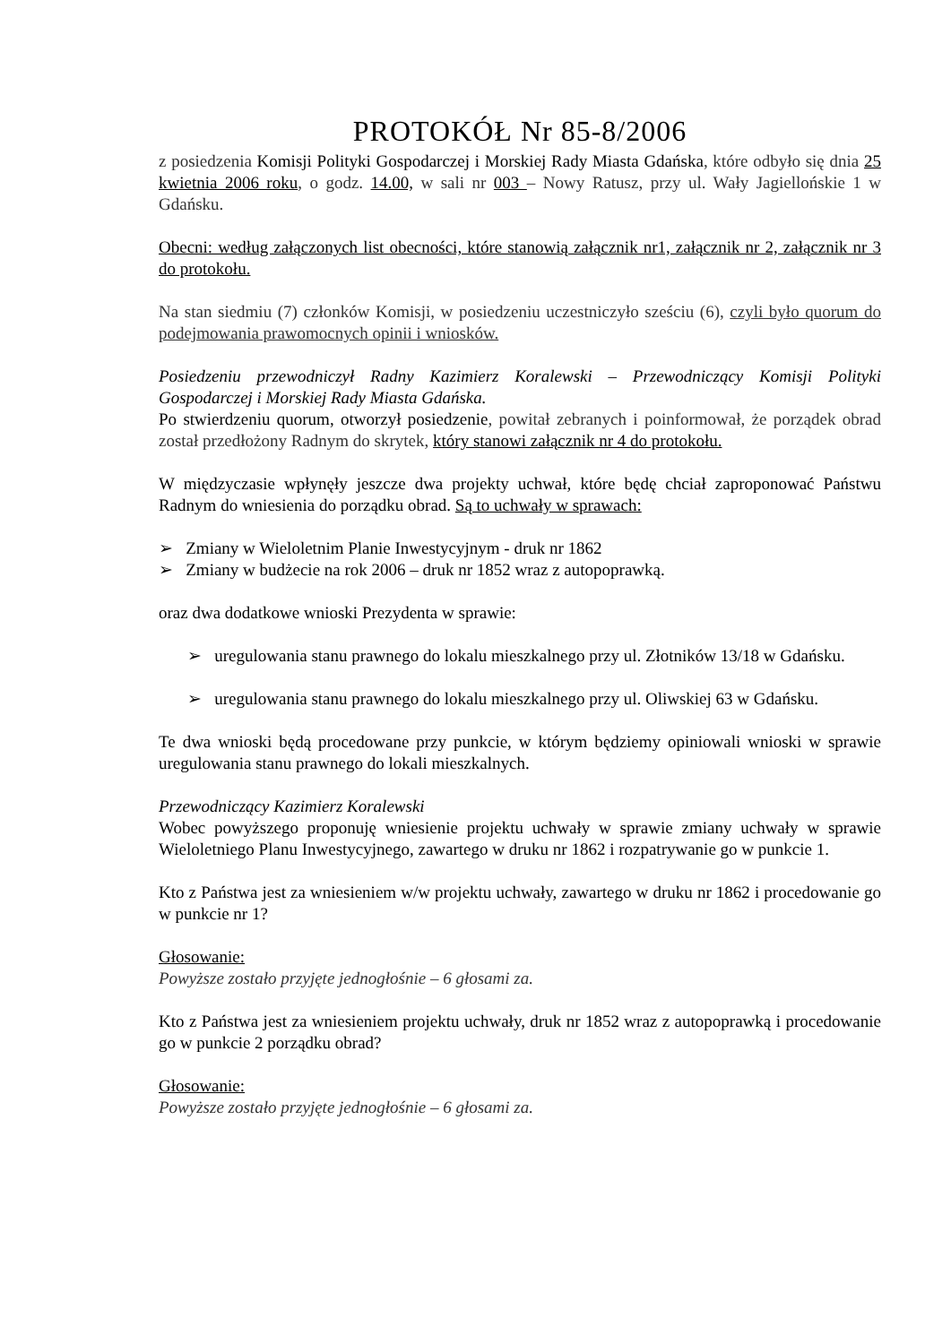PROTOKÓŁ Nr 85-8/2006
z posiedzenia Komisji Polityki Gospodarczej i Morskiej Rady Miasta Gdańska, które odbyło się dnia 25 kwietnia 2006 roku, o godz. 14.00, w sali nr 003 – Nowy Ratusz, przy ul. Wały Jagiellońskie 1 w Gdańsku.
Obecni: według załączonych list obecności, które stanowią załącznik nr1, załącznik nr 2, załącznik nr 3 do protokołu.
Na stan siedmiu (7) członków Komisji, w posiedzeniu uczestniczyło sześciu (6), czyli było quorum do podejmowania prawomocnych opinii i wniosków.
Posiedzeniu przewodniczył Radny Kazimierz Koralewski – Przewodniczący Komisji Polityki Gospodarczej i Morskiej Rady Miasta Gdańska.
Po stwierdzeniu quorum, otworzył posiedzenie, powitał zebranych i poinformował, że porządek obrad został przedłożony Radnym do skrytek, który stanowi załącznik nr 4 do protokołu.
W międzyczasie wpłynęły jeszcze dwa projekty uchwał, które będę chciał zaproponować Państwu Radnym do wniesienia do porządku obrad. Są to uchwały w sprawach:
➢ Zmiany w Wieloletnim Planie Inwestycyjnym - druk nr 1862
➢ Zmiany w budżecie na rok 2006 – druk nr 1852 wraz z autopoprawką.
oraz dwa dodatkowe wnioski Prezydenta w sprawie:
➢ uregulowania stanu prawnego do lokalu mieszkalnego przy ul. Złotników 13/18 w Gdańsku.
➢ uregulowania stanu prawnego do lokalu mieszkalnego przy ul. Oliwskiej 63 w Gdańsku.
Te dwa wnioski będą procedowane przy punkcie, w którym będziemy opiniowali wnioski w sprawie uregulowania stanu prawnego do lokali mieszkalnych.
Przewodniczący Kazimierz Koralewski
Wobec powyższego proponuję wniesienie projektu uchwały w sprawie zmiany uchwały w sprawie Wieloletniego Planu Inwestycyjnego, zawartego w druku nr 1862 i rozpatrywanie go w punkcie 1.
Kto z Państwa jest za wniesieniem w/w projektu uchwały, zawartego w druku nr 1862 i procedowanie go w punkcie nr 1?
Głosowanie:
Powyższe zostało przyjęte jednogłośnie – 6 głosami za.
Kto z Państwa jest za wniesieniem projektu uchwały, druk nr 1852 wraz z autopoprawką i procedowanie go w punkcie 2 porządku obrad?
Głosowanie:
Powyższe zostało przyjęte jednogłośnie – 6 głosami za.